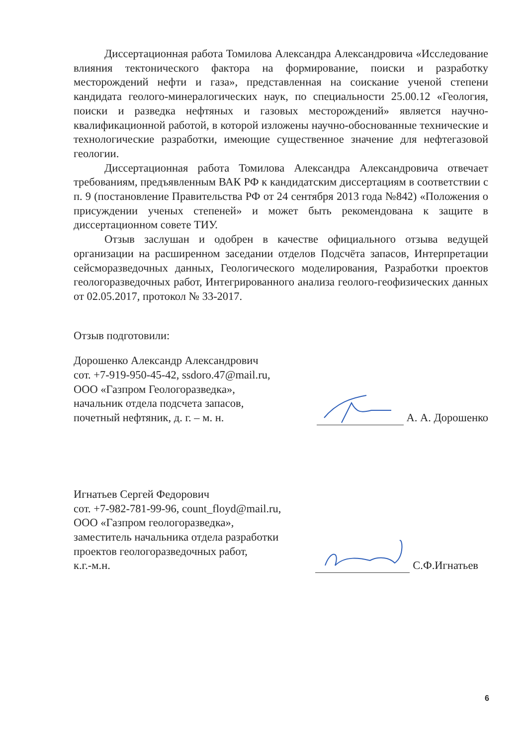Диссертационная работа Томилова Александра Александровича «Исследование влияния тектонического фактора на формирование, поиски и разработку месторождений нефти и газа», представленная на соискание ученой степени кандидата геолого-минералогических наук, по специальности 25.00.12 «Геология, поиски и разведка нефтяных и газовых месторождений» является научно-квалификационной работой, в которой изложены научно-обоснованные технические и технологические разработки, имеющие существенное значение для нефтегазовой геологии.
Диссертационная работа Томилова Александра Александровича отвечает требованиям, предъявленным ВАК РФ к кандидатским диссертациям в соответствии с п. 9 (постановление Правительства РФ от 24 сентября 2013 года №842) «Положения о присуждении ученых степеней» и может быть рекомендована к защите в диссертационном совете ТИУ.
Отзыв заслушан и одобрен в качестве официального отзыва ведущей организации на расширенном заседании отделов Подсчёта запасов, Интерпретации сейсморазведочных данных, Геологического моделирования, Разработки проектов геологоразведочных работ, Интегрированного анализа геолого-геофизических данных от 02.05.2017, протокол № 33-2017.
Отзыв подготовили:
Дорошенко Александр Александрович
сот. +7-919-950-45-42, ssdoro.47@mail.ru,
ООО «Газпром Геологоразведка»,
начальник отдела подсчета запасов,
почетный нефтяник, д. г. – м. н.
А. А. Дорошенко
Игнатьев Сергей Федорович
сот. +7-982-781-99-96, count_floyd@mail.ru,
ООО «Газпром геологоразведка»,
заместитель начальника отдела разработки
проектов геологоразведочных работ,
к.г.-м.н.
С.Ф.Игнатьев
6